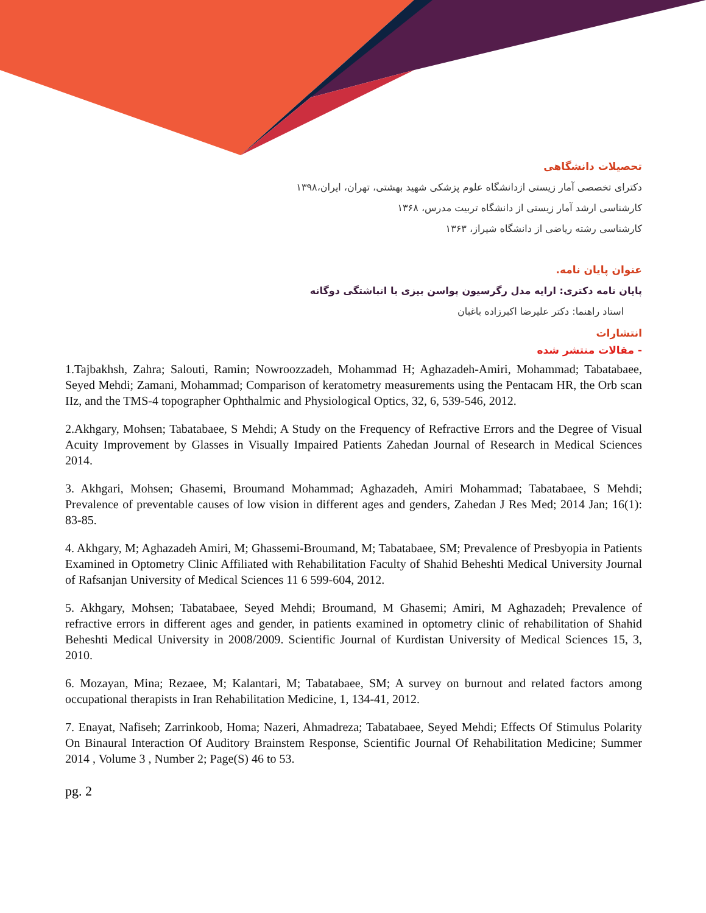تحصیلات دانشگاهی
دکترای تخصصی آمار زیستی ازدانشگاه علوم پزشکی شهید بهشتی، تهران، ایران،۱۳۹۸
کارشناسی ارشد آمار زیستی از دانشگاه تربیت مدرس، ۱۳۶۸
کارشناسی رشته ریاضی از دانشگاه شیراز، ۱۳۶۳
عنوان پایان نامه.
پایان نامه دکتری: ارایه مدل رگرسیون پواسن بیزی با انباشتگی دوگانه
استاد راهنما: دکتر علیرضا اکبرزاده باغبان
انتشارات
- مقالات منتشر شده
1.Tajbakhsh, Zahra; Salouti, Ramin; Nowroozzadeh, Mohammad H; Aghazadeh-Amiri, Mohammad; Tabatabaee, Seyed Mehdi; Zamani, Mohammad; Comparison of keratometry measurements using the Pentacam HR, the Orb scan IIz, and the TMS-4 topographer Ophthalmic and Physiological Optics, 32, 6, 539-546, 2012.
2.Akhgary, Mohsen; Tabatabaee, S Mehdi; A Study on the Frequency of Refractive Errors and the Degree of Visual Acuity Improvement by Glasses in Visually Impaired Patients Zahedan Journal of Research in Medical Sciences 2014.
3. Akhgari, Mohsen; Ghasemi, Broumand Mohammad; Aghazadeh, Amiri Mohammad; Tabatabaee, S Mehdi; Prevalence of preventable causes of low vision in different ages and genders, Zahedan J Res Med; 2014 Jan; 16(1): 83-85.
4. Akhgary, M; Aghazadeh Amiri, M; Ghassemi-Broumand, M; Tabatabaee, SM; Prevalence of Presbyopia in Patients Examined in Optometry Clinic Affiliated with Rehabilitation Faculty of Shahid Beheshti Medical University Journal of Rafsanjan University of Medical Sciences 11 6 599-604, 2012.
5. Akhgary, Mohsen; Tabatabaee, Seyed Mehdi; Broumand, M Ghasemi; Amiri, M Aghazadeh; Prevalence of refractive errors in different ages and gender, in patients examined in optometry clinic of rehabilitation of Shahid Beheshti Medical University in 2008/2009. Scientific Journal of Kurdistan University of Medical Sciences 15, 3, 2010.
6. Mozayan, Mina; Rezaee, M; Kalantari, M; Tabatabaee, SM; A survey on burnout and related factors among occupational therapists in Iran Rehabilitation Medicine, 1, 134-41, 2012.
7. Enayat, Nafiseh; Zarrinkoob, Homa; Nazeri, Ahmadreza; Tabatabaee, Seyed Mehdi; Effects Of Stimulus Polarity On Binaural Interaction Of Auditory Brainstem Response, Scientific Journal Of Rehabilitation Medicine; Summer 2014 , Volume 3 , Number 2; Page(S) 46 to 53.
pg. 2